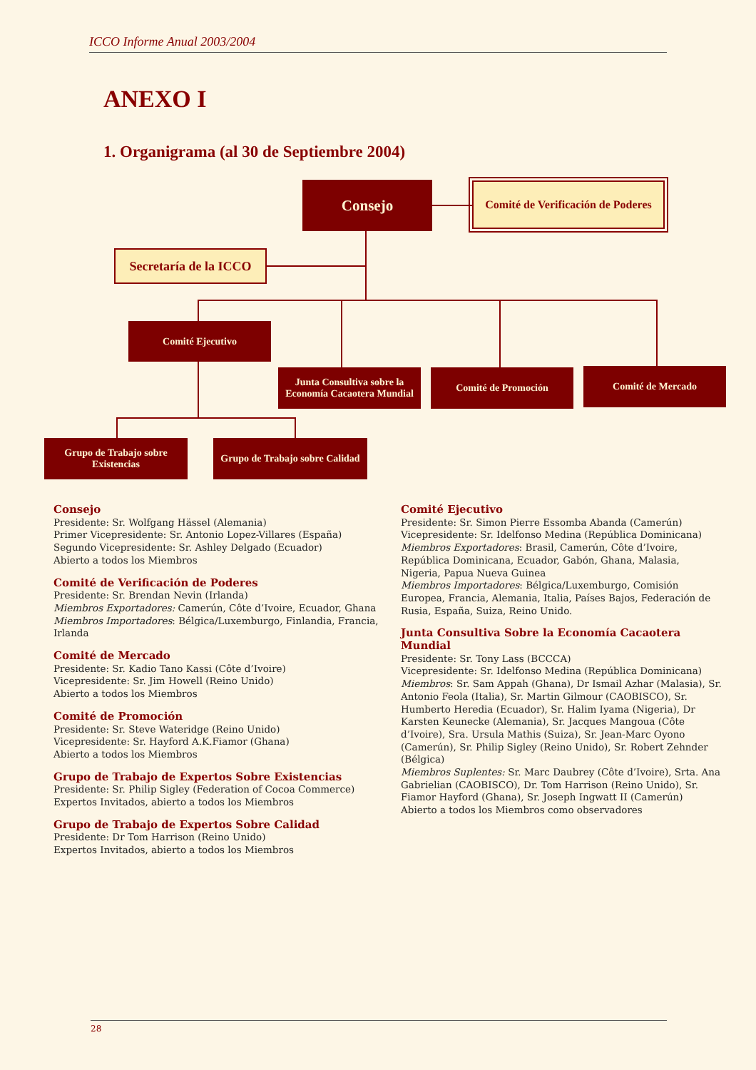ICCO Informe Anual 2003/2004
ANEXO I
1. Organigrama (al 30 de Septiembre 2004)
Consejo
Comité de Verificación de Poderes
Secretaría de la ICCO
Comité Ejecutivo
Junta Consultiva sobre la Economía Cacaotera Mundial
Comité de Promoción Comité de Mercado
Grupo de Trabajo sobre Existencias
Grupo de Trabajo sobre Calidad
Consejo
Presidente: Sr. Wolfgang Hässel (Alemania)
Primer Vicepresidente: Sr. Antonio Lopez-Villares (España)
Segundo Vicepresidente: Sr. Ashley Delgado (Ecuador)
Abierto a todos los Miembros
Comité de Verificación de Poderes
Presidente: Sr. Brendan Nevin (Irlanda)
Miembros Exportadores: Camerún, Côte d’Ivoire, Ecuador, Ghana
Miembros Importadores: Bélgica/Luxemburgo, Finlandia, Francia, Irlanda
Comité de Mercado
Presidente: Sr. Kadio Tano Kassi (Côte d’Ivoire)
Vicepresidente: Sr. Jim Howell (Reino Unido)
Abierto a todos los Miembros
Comité de Promoción
Presidente: Sr. Steve Wateridge (Reino Unido)
Vicepresidente: Sr. Hayford A.K.Fiamor (Ghana)
Abierto a todos los Miembros
Grupo de Trabajo de Expertos Sobre Existencias
Presidente: Sr. Philip Sigley (Federation of Cocoa Commerce)
Expertos Invitados, abierto a todos los Miembros
Grupo de Trabajo de Expertos Sobre Calidad
Presidente: Dr Tom Harrison (Reino Unido)
Expertos Invitados, abierto a todos los Miembros
Comité Ejecutivo
Presidente: Sr. Simon Pierre Essomba Abanda (Camerún)
Vicepresidente: Sr. Idelfonso Medina (República Dominicana)
Miembros Exportadores: Brasil, Camerún, Côte d’Ivoire, República Dominicana, Ecuador, Gabón, Ghana, Malasia, Nigeria, Papua Nueva Guinea
Miembros Importadores: Bélgica/Luxemburgo, Comisión Europea, Francia, Alemania, Italia, Países Bajos, Federación de Rusia, España, Suiza, Reino Unido.
Junta Consultiva Sobre la Economía Cacaotera Mundial
Presidente: Sr. Tony Lass (BCCCA)
Vicepresidente: Sr. Idelfonso Medina (República Dominicana)
Miembros: Sr. Sam Appah (Ghana), Dr Ismail Azhar (Malasia), Sr. Antonio Feola (Italia), Sr. Martin Gilmour (CAOBISCO), Sr. Humberto Heredia (Ecuador), Sr. Halim Iyama (Nigeria), Dr Karsten Keunecke (Alemania), Sr. Jacques Mangoua (Côte d’Ivoire), Sra. Ursula Mathis (Suiza), Sr. Jean-Marc Oyono (Camerún), Sr. Philip Sigley (Reino Unido), Sr. Robert Zehnder (Bélgica)
Miembros Suplentes: Sr. Marc Daubrey (Côte d’Ivoire), Srta. Ana Gabrielian (CAOBISCO), Dr. Tom Harrison (Reino Unido), Sr. Fiamor Hayford (Ghana), Sr. Joseph Ingwatt II (Camerún)
Abierto a todos los Miembros como observadores
28